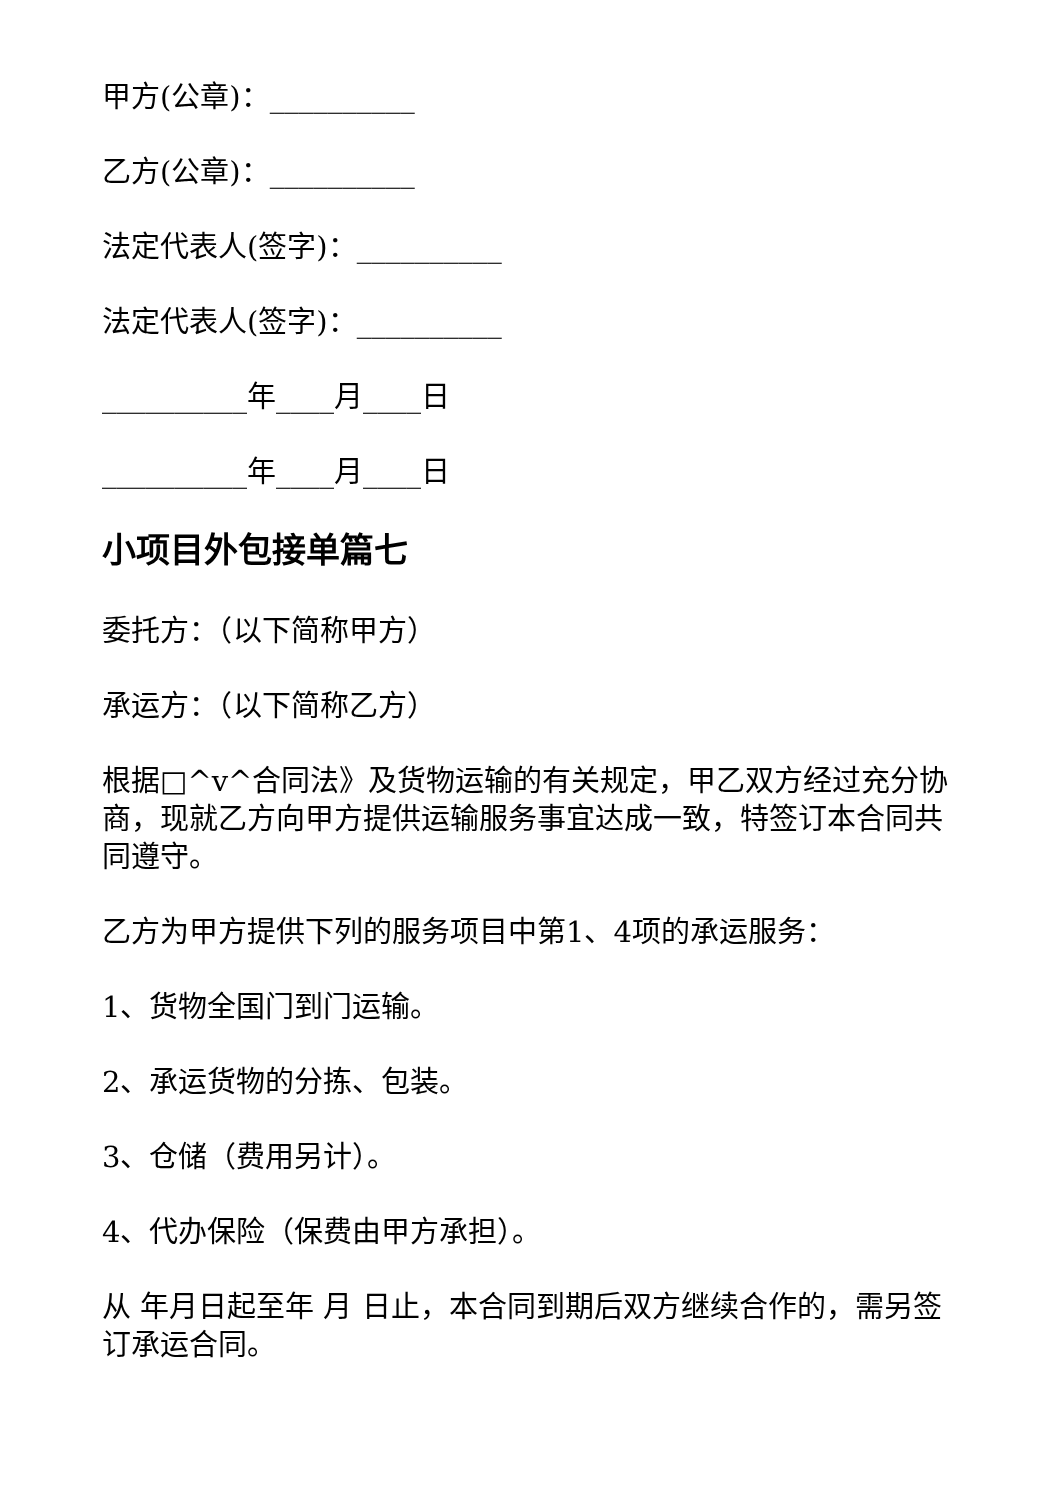甲方(公章)：__________
乙方(公章)：__________
法定代表人(签字)：__________
法定代表人(签字)：__________
__________年____月____日
__________年____月____日
小项目外包接单篇七
委托方：（以下简称甲方）
承运方：（以下简称乙方）
根据□^v^合同法》及货物运输的有关规定，甲乙双方经过充分协商，现就乙方向甲方提供运输服务事宜达成一致，特签订本合同共同遵守。
乙方为甲方提供下列的服务项目中第1、4项的承运服务：
1、货物全国门到门运输。
2、承运货物的分拣、包装。
3、仓储（费用另计）。
4、代办保险（保费由甲方承担）。
从 年月日起至年 月 日止，本合同到期后双方继续合作的，需另签订承运合同。